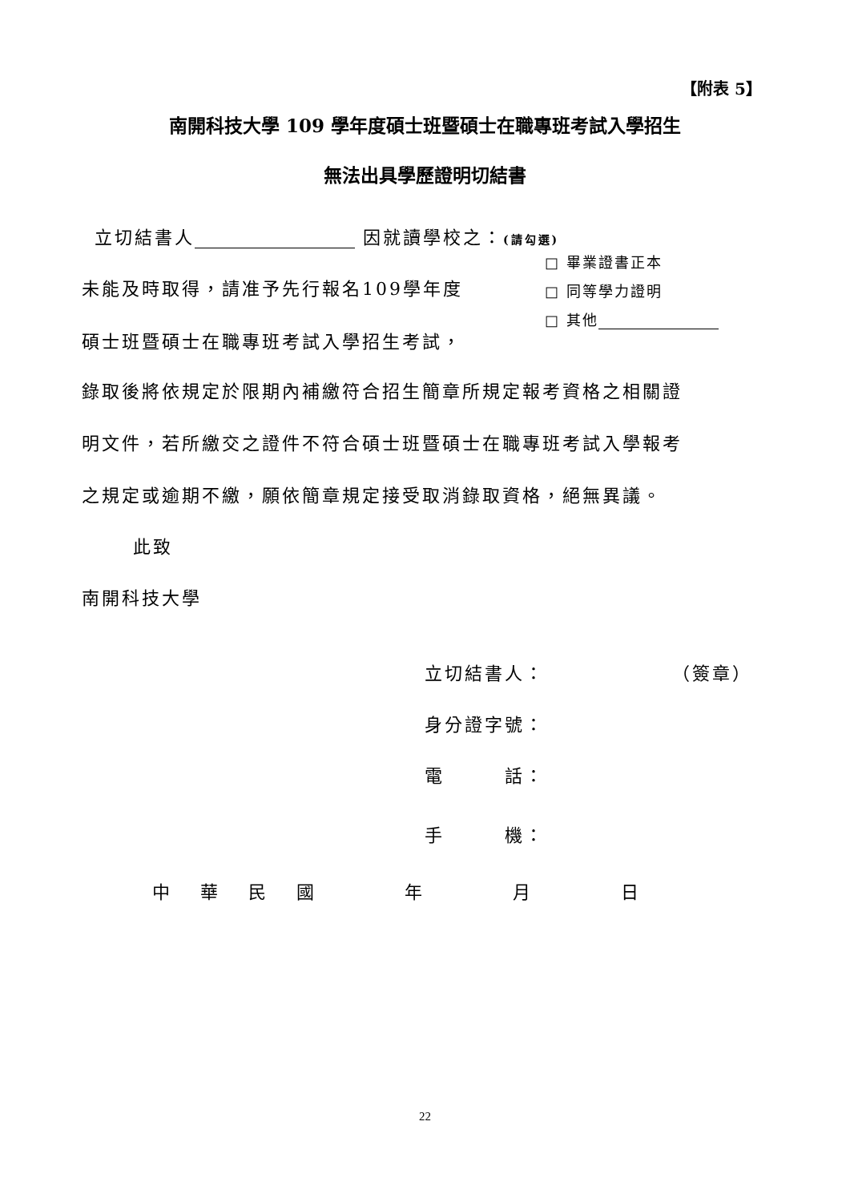【附表 5】
南開科技大學 109 學年度碩士班暨碩士在職專班考試入學招生
無法出具學歷證明切結書
立切結書人 因就讀學校之：(請勾選)
□ 畢業證書正本
未能及時取得，請准予先行報名109學年度 □ 同等學力證明
□ 其他
碩士班暨碩士在職專班考試入學招生考試，
錄取後將依規定於限期內補繳符合招生簡章所規定報考資格之相關證
明文件，若所繳交之證件不符合碩士班暨碩士在職專班考試入學報考
之規定或逾期不繳，願依簡章規定接受取消錄取資格，絕無異議。
此致
南開科技大學
立切結書人： （簽章）
身分證字號：
電　　　話：
手　　　機：
中　 華　 民　 國　　　　 年　　　　 月　　　　 日
22